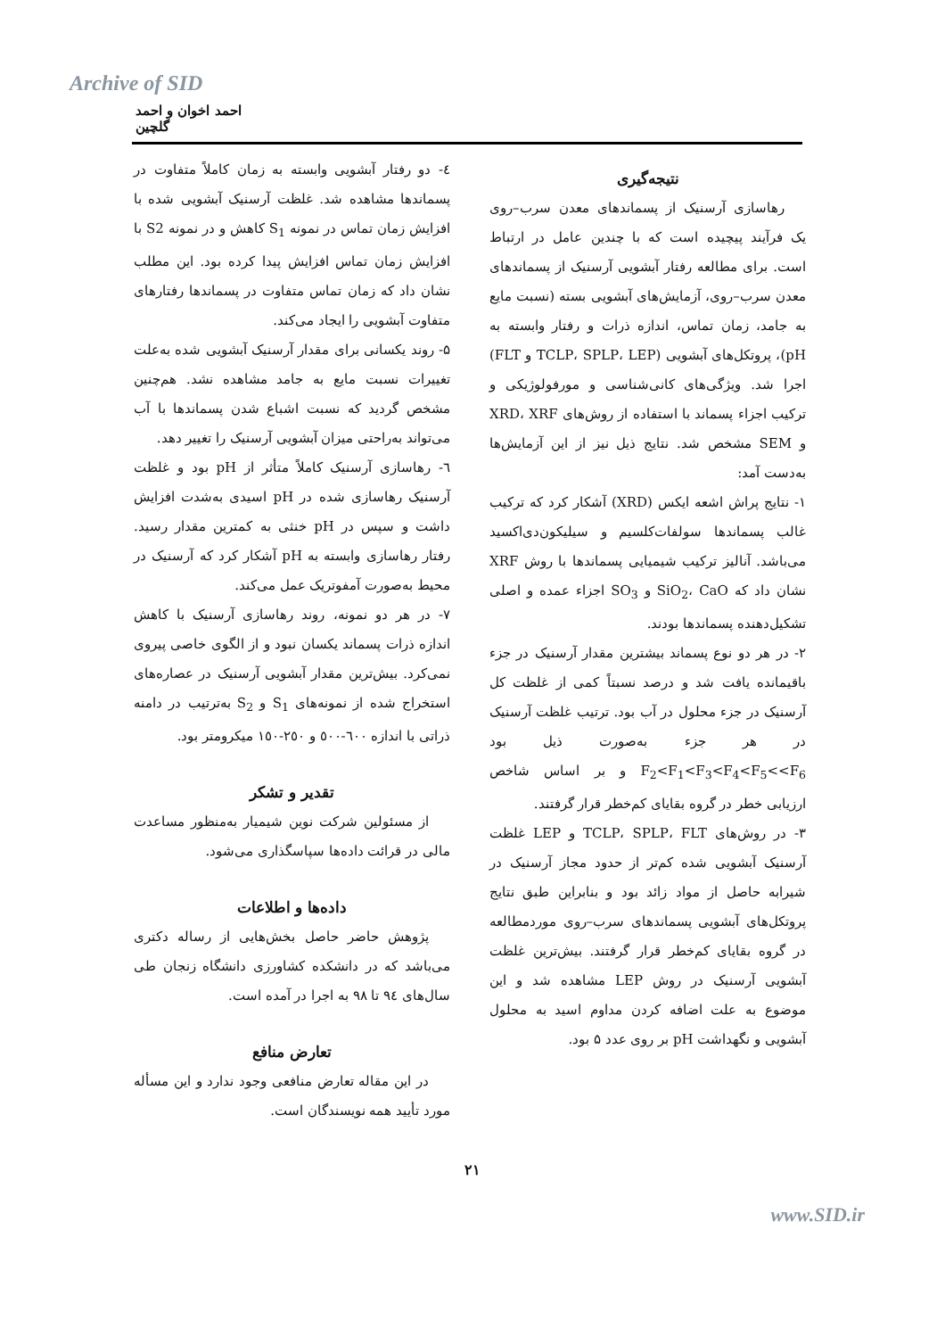Archive of SID
احمد اخوان و احمد گلچین
نتیجه‌گیری
رهاسازی آرسنیک از پسماندهای معدن سرب–روی یک فرآیند پیچیده است که با چندین عامل در ارتباط است. برای مطالعه رفتار آبشویی آرسنیک از پسماندهای معدن سرب–روی، آزمایش‌های آبشویی بسته (نسبت مایع به جامد، زمان تماس، اندازه ذرات و رفتار وابسته به pH)، پروتکل‌های آبشویی (TCLP، SPLP، LEP و FLT) اجرا شد. ویژگی‌های کانی‌شناسی و مورفولوژیکی و ترکیب اجزاء پسماند با استفاده از روش‌های XRD، XRF و SEM مشخص شد. نتایج ذیل نیز از این آزمایش‌ها به‌دست آمد:
۱- نتایج پراش اشعه ایکس (XRD) آشکار کرد که ترکیب غالب پسماندها سولفات‌کلسیم و سیلیکون‌دی‌اکسید می‌باشد. آنالیز ترکیب شیمیایی پسماندها با روش XRF نشان داد که SiO<sub>2</sub>، CaO و SO<sub>3</sub> اجزاء عمده و اصلی تشکیل‌دهنده پسماندها بودند.
۲- در هر دو نوع پسماند بیشترین مقدار آرسنیک در جزء باقیمانده یافت شد و درصد نسبتاً کمی از غلظت کل آرسنیک در جزء محلول در آب بود. ترتیب غلظت آرسنیک در هر جزء به‌صورت ذیل بود F<sub>2</sub><F<sub>1</sub><F<sub>3</sub><F<sub>4</sub><F<sub>5</sub><<F<sub>6</sub> و بر اساس شاخص ارزیابی خطر در گروه بقایای کم‌خطر قرار گرفتند.
۳- در روش‌های TCLP، SPLP، FLT و LEP غلظت آرسنیک آبشویی شده کم‌تر از حدود مجاز آرسنیک در شیرابه حاصل از مواد زائد بود و بنابراین طبق نتایج پروتکل‌های آبشویی پسماندهای سرب–روی موردمطالعه در گروه بقایای کم‌خطر قرار گرفتند. بیش‌ترین غلظت آبشویی آرسنیک در روش LEP مشاهده شد و این موضوع به علت اضافه کردن مداوم اسید به محلول آبشویی و نگهداشت pH بر روی عدد ۵ بود.
٤- دو رفتار آبشویی وابسته به زمان کاملاً متفاوت در پسماندها مشاهده شد. غلظت آرسنیک آبشویی شده با افزایش زمان تماس در نمونه S<sub>1</sub> کاهش و در نمونه S2 با افزایش زمان تماس افزایش پیدا کرده بود. این مطلب نشان داد که زمان تماس متفاوت در پسماندها رفتارهای متفاوت آبشویی را ایجاد می‌کند.
۵- روند یکسانی برای مقدار آرسنیک آبشویی شده به‌علت تغییرات نسبت مایع به جامد مشاهده نشد. هم‌چنین مشخص گردید که نسبت اشباع شدن پسماندها با آب می‌تواند به‌راحتی میزان آبشویی آرسنیک را تغییر دهد.
٦- رهاسازی آرسنیک کاملاً متأثر از pH بود و غلظت آرسنیک رهاسازی شده در pH اسیدی به‌شدت افزایش داشت و سپس در pH خنثی به کمترین مقدار رسید. رفتار رهاسازی وابسته به pH آشکار کرد که آرسنیک در محیط به‌صورت آمفوتریک عمل می‌کند.
۷- در هر دو نمونه، روند رهاسازی آرسنیک با کاهش اندازه ذرات پسماند یکسان نبود و از الگوی خاصی پیروی نمی‌کرد. بیش‌ترین مقدار آبشویی آرسنیک در عصاره‌های استخراج شده از نمونه‌های S<sub>1</sub> و S<sub>2</sub> به‌ترتیب در دامنه ذراتی با اندازه ٦٠٠-٥٠٠ و ٢٥٠-١٥٠ میکرومتر بود.
تقدیر و تشکر
از مسئولین شرکت نوین شیمیار به‌منظور مساعدت مالی در قرائت داده‌ها سپاسگذاری می‌شود.
داده‌ها و اطلاعات
پژوهش حاضر حاصل بخش‌هایی از رساله دکتری می‌باشد که در دانشکده کشاورزی دانشگاه زنجان طی سال‌های ٩٤ تا ٩٨ به اجرا در آمده است.
تعارض منافع
در این مقاله تعارض منافعی وجود ندارد و این مسأله مورد تأیید همه نویسندگان است.
۲۱
www.SID.ir